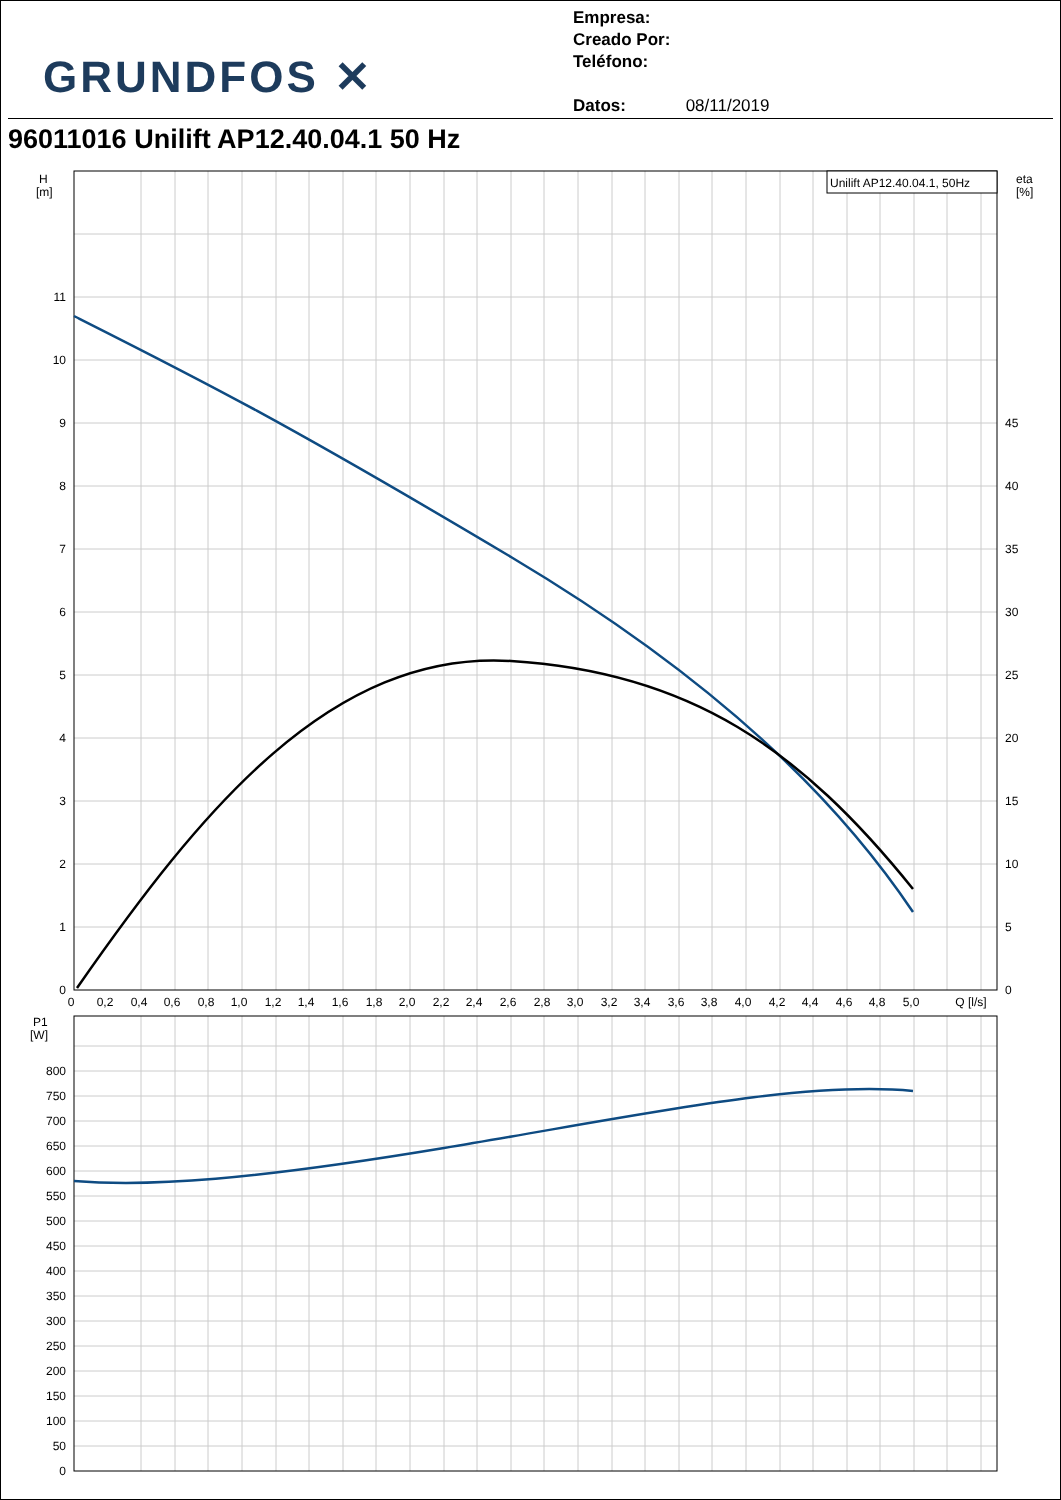GRUNDFOS ✕
Empresa:
Creado Por:
Teléfono:
Datos: 08/11/2019
96011016 Unilift AP12.40.04.1 50 Hz
Unilift AP12.40.04.1, 50Hz
H
[m]
eta
[%]
11
10
9
8
7
6
5
4
3
2
1
0
45
40
35
30
25
20
15
10
5
0
0
0,2
0,4
0,6
0,8
1,0
1,2
1,4
1,6
1,8
2,0
2,2
2,4
2,6
2,8
3,0
3,2
3,4
3,6
3,8
4,0
4,2
4,4
4,6
4,8
5,0
Q [l/s]
P1
[W]
800
750
700
650
600
550
500
450
400
350
300
250
200
150
100
50
0